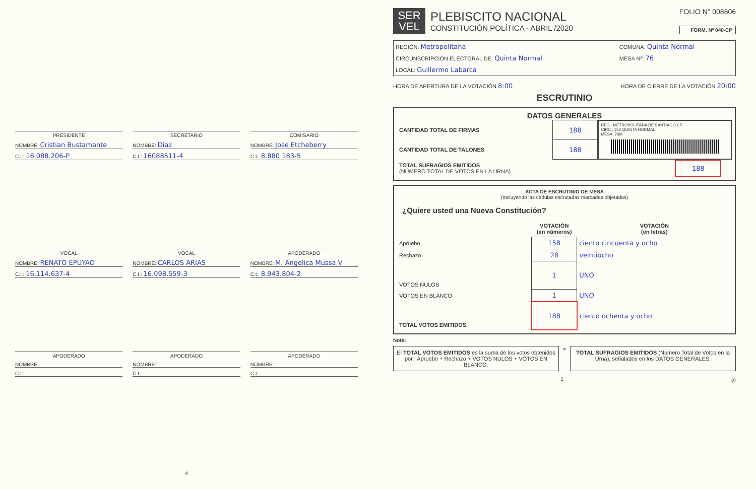PRESIDENTE
NOMBRE: Cristian Bustamante
C.I.: 16.088.206-P
SECRETARIO
NOMBRE: Diaz
C.I.: 16088511-4
COMISARIO
NOMBRE: Jose Etcheberry
C.I.: 8.880 183-5
VOCAL
NOMBRE: RENATO EPUYAO
C.I.: 16.114.637-4
VOCAL
NOMBRE: CARLOS ARIAS
C.I.: 16.098.559-3
APODERADO
NOMBRE: M. Angelica Mussa V
C.I.: 8.943.804-2
APODERADO
NOMBRE:
C.I.:
APODERADO
NOMBRE:
C.I.:
APODERADO
NOMBRE:
C.I.:
4
SER VEL
PLEBISCITO NACIONAL
CONSTITUCIÓN POLÍTICA - ABRIL /2020
FOLIO N° 008606
FORM. Nº 040-CP
| REGIÓN: Metropolitana | COMUNA: Quinta Normal |
| CIRCUNSCRIPCIÓN ELECTORAL DE: Quinta Normal | MESA Nº: 76 |
| LOCAL: Guillermo Labarca | |
HORA DE APERTURA DE LA VOTACIÓN 8:00 HORA DE CIERRE DE LA VOTACIÓN 20:00
ESCRUTINIO
DATOS GENERALES
| CANTIDAD TOTAL DE FIRMAS | 188 |
| CANTIDAD TOTAL DE TALONES | 188 |
REG.: METROPOLITANA DE SANTIAGO CP
CIRC.: 152 QUINTA NORMAL
MESA: 76M
| TOTAL SUFRAGIOS EMITIDOS (NÚMERO TOTAL DE VOTOS EN LA URNA) | 188 | |
ACTA DE ESCRUTINIO DE MESA
(Incluyendo las cédulas escrutadas marcadas objetadas)
¿Quiere usted una Nueva Constitución?
| | VOTACIÓN (en números) | VOTACIÓN (en letras) |
| --- | --- | --- |
| Apruebo | 158 | ciento cincuenta y ocho |
| Rechazo | 28 | veintiocho |
| VOTOS NULOS | 1 | UNO |
| VOTOS EN BLANCO | 1 | UNO |
| TOTAL VOTOS EMITIDOS | 188 | ciento ochenta y ocho |
Nota:
El TOTAL VOTOS EMITIDOS es la suma de los votos obtenidos por ; Apruebo + Rechazo + VOTOS NULOS + VOTOS EN BLANCO.
=
TOTAL SUFRAGIOS EMITIDOS (Número Total de Votos en la Urna), señalados en los DATOS GENERALES.
1 Ⓐ